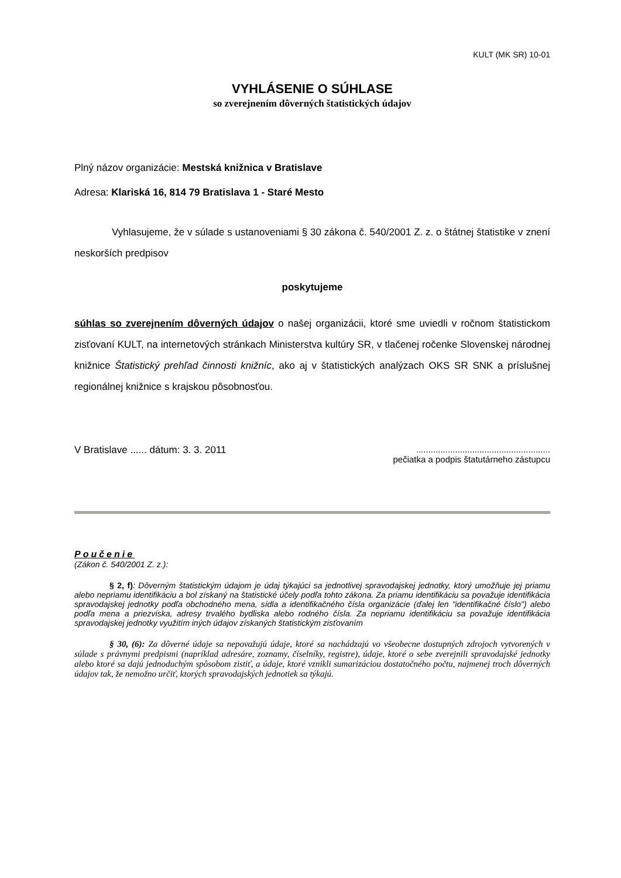KULT (MK SR) 10-01
VYHLÁSENIE O SÚHLASE
so zverejnením dôverných štatistických údajov
Plný názov organizácie: Mestská knižnica v Bratislave
Adresa: Klariská 16, 814 79 Bratislava 1 - Staré Mesto
Vyhlasujeme, že v súlade s ustanoveniami § 30 zákona č. 540/2001 Z. z. o štátnej štatistike v znení neskorších predpisov
poskytujeme
súhlas so zverejnením dôverných údajov o našej organizácii, ktoré sme uviedli v ročnom štatistickom zisťovaní KULT, na internetových stránkach Ministerstva kultúry SR, v tlačenej ročenke Slovenskej národnej knižnice Štatistický prehľad činnosti knižníc, ako aj v štatistických analýzach OKS SR SNK a príslušnej regionálnej knižnice s krajskou pôsobnosťou.
V Bratislave ...... dátum: 3. 3. 2011.......................................................
pečiatka a podpis štatutárneho zástupcu
Poučenie
(Zákon č. 540/2001 Z. z.):
§ 2, f): Dôverným štatistickým údajom je údaj týkajúci sa jednotlivej spravodajskej jednotky, ktorý umožňuje jej priamu alebo nepriamu identifikáciu a bol získaný na štatistické účely podľa tohto zákona. Za priamu identifikáciu sa považuje identifikácia spravodajskej jednotky podľa obchodného mena, sídla a identifikačného čísla organizácie (ďalej len "identifikačné číslo") alebo podľa mena a priezviska, adresy trvalého bydliska alebo rodného čísla. Za nepriamu identifikáciu sa považuje identifikácia spravodajskej jednotky využitím iných údajov získaných štatistickým zisťovaním
§ 30, (6): Za dôverné údaje sa nepovažujú údaje, ktoré sa nachádzajú vo všeobecne dostupných zdrojoch vytvorených v súlade s právnymi predpismi (napríklad adresáre, zoznamy, číselníky, registre), údaje, ktoré o sebe zverejnili spravodajské jednotky alebo ktoré sa dajú jednoduchým spôsobom zistiť, a údaje, ktoré vznikli sumarizáciou dostatočného počtu, najmenej troch dôverných údajov tak, že nemožno určiť, ktorých spravodajských jednotiek sa týkajú.